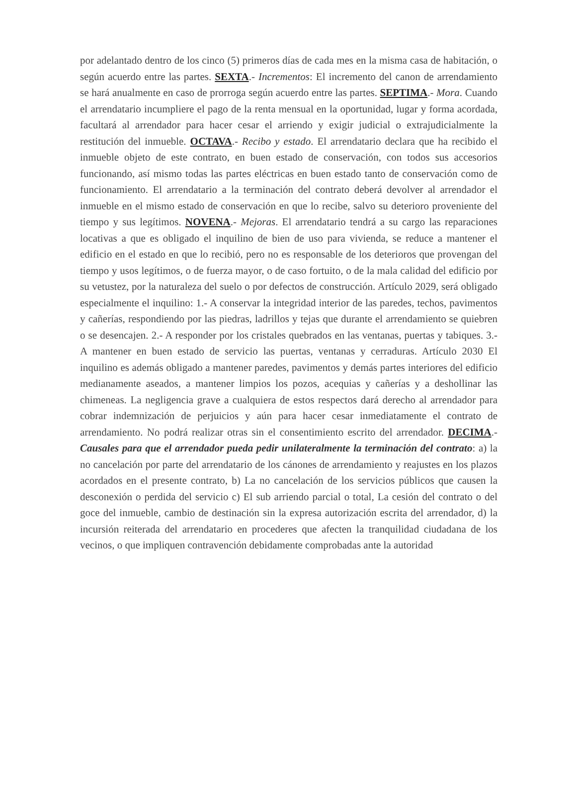por adelantado dentro de los cinco (5) primeros días de cada mes en la misma casa de habitación, o según acuerdo entre las partes. SEXTA.- Incrementos: El incremento del canon de arrendamiento se hará anualmente en caso de prorroga según acuerdo entre las partes. SEPTIMA.- Mora. Cuando el arrendatario incumpliere el pago de la renta mensual en la oportunidad, lugar y forma acordada, facultará al arrendador para hacer cesar el arriendo y exigir judicial o extrajudicialmente la restitución del inmueble. OCTAVA.- Recibo y estado. El arrendatario declara que ha recibido el inmueble objeto de este contrato, en buen estado de conservación, con todos sus accesorios funcionando, así mismo todas las partes eléctricas en buen estado tanto de conservación como de funcionamiento. El arrendatario a la terminación del contrato deberá devolver al arrendador el inmueble en el mismo estado de conservación en que lo recibe, salvo su deterioro proveniente del tiempo y sus legítimos. NOVENA.- Mejoras. El arrendatario tendrá a su cargo las reparaciones locativas a que es obligado el inquilino de bien de uso para vivienda, se reduce a mantener el edificio en el estado en que lo recibió, pero no es responsable de los deterioros que provengan del tiempo y usos legítimos, o de fuerza mayor, o de caso fortuito, o de la mala calidad del edificio por su vetustez, por la naturaleza del suelo o por defectos de construcción. Artículo 2029, será obligado especialmente el inquilino: 1.- A conservar la integridad interior de las paredes, techos, pavimentos y cañerías, respondiendo por las piedras, ladrillos y tejas que durante el arrendamiento se quiebren o se desencajen. 2.- A responder por los cristales quebrados en las ventanas, puertas y tabiques. 3.- A mantener en buen estado de servicio las puertas, ventanas y cerraduras. Artículo 2030 El inquilino es además obligado a mantener paredes, pavimentos y demás partes interiores del edificio medianamente aseados, a mantener limpios los pozos, acequias y cañerías y a deshollinar las chimeneas. La negligencia grave a cualquiera de estos respectos dará derecho al arrendador para cobrar indemnización de perjuicios y aún para hacer cesar inmediatamente el contrato de arrendamiento. No podrá realizar otras sin el consentimiento escrito del arrendador. DECIMA.- Causales para que el arrendador pueda pedir unilateralmente la terminación del contrato: a) la no cancelación por parte del arrendatario de los cánones de arrendamiento y reajustes en los plazos acordados en el presente contrato, b) La no cancelación de los servicios públicos que causen la desconexión o perdida del servicio c) El sub arriendo parcial o total, La cesión del contrato o del goce del inmueble, cambio de destinación sin la expresa autorización escrita del arrendador, d) la incursión reiterada del arrendatario en procederes que afecten la tranquilidad ciudadana de los vecinos, o que impliquen contravención debidamente comprobadas ante la autoridad